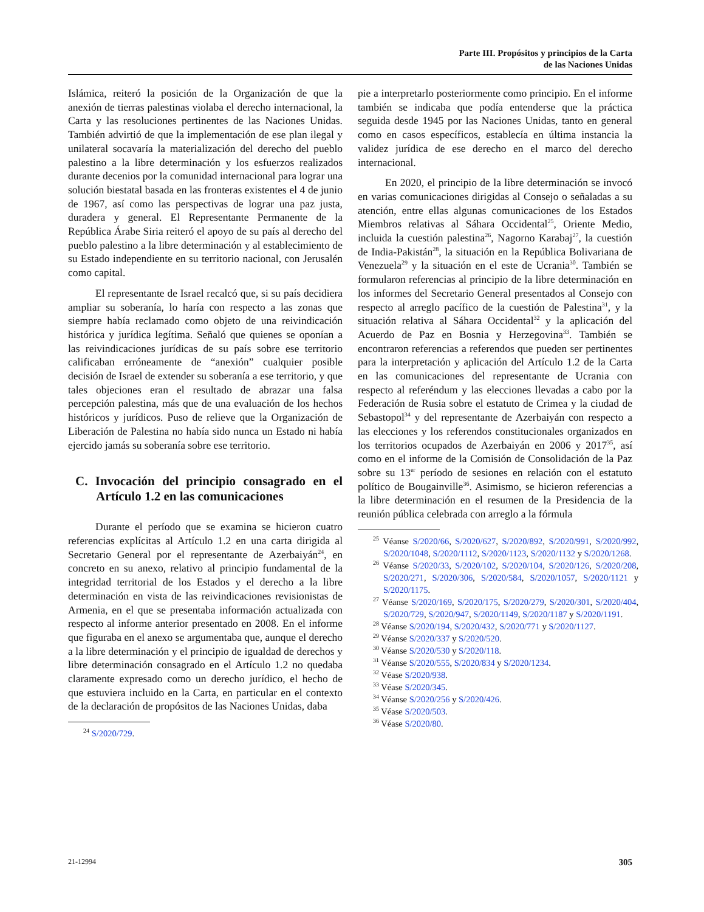Parte III. Propósitos y principios de la Carta
de las Naciones Unidas
Islámica, reiteró la posición de la Organización de que la anexión de tierras palestinas violaba el derecho internacional, la Carta y las resoluciones pertinentes de las Naciones Unidas. También advirtió de que la implementación de ese plan ilegal y unilateral socavaría la materialización del derecho del pueblo palestino a la libre determinación y los esfuerzos realizados durante decenios por la comunidad internacional para lograr una solución biestatal basada en las fronteras existentes el 4 de junio de 1967, así como las perspectivas de lograr una paz justa, duradera y general. El Representante Permanente de la República Árabe Siria reiteró el apoyo de su país al derecho del pueblo palestino a la libre determinación y al establecimiento de su Estado independiente en su territorio nacional, con Jerusalén como capital.
El representante de Israel recalcó que, si su país decidiera ampliar su soberanía, lo haría con respecto a las zonas que siempre había reclamado como objeto de una reivindicación histórica y jurídica legítima. Señaló que quienes se oponían a las reivindicaciones jurídicas de su país sobre ese territorio calificaban erróneamente de “anexión” cualquier posible decisión de Israel de extender su soberanía a ese territorio, y que tales objeciones eran el resultado de abrazar una falsa percepción palestina, más que de una evaluación de los hechos históricos y jurídicos. Puso de relieve que la Organización de Liberación de Palestina no había sido nunca un Estado ni había ejercido jamás su soberanía sobre ese territorio.
C. Invocación del principio consagrado en el Artículo 1.2 en las comunicaciones
Durante el período que se examina se hicieron cuatro referencias explícitas al Artículo 1.2 en una carta dirigida al Secretario General por el representante de Azerbaiyán<sup>24</sup>, en concreto en su anexo, relativo al principio fundamental de la integridad territorial de los Estados y el derecho a la libre determinación en vista de las reivindicaciones revisionistas de Armenia, en el que se presentaba información actualizada con respecto al informe anterior presentado en 2008. En el informe que figuraba en el anexo se argumentaba que, aunque el derecho a la libre determinación y el principio de igualdad de derechos y libre determinación consagrado en el Artículo 1.2 no quedaba claramente expresado como un derecho jurídico, el hecho de que estuviera incluido en la Carta, en particular en el contexto de la declaración de propósitos de las Naciones Unidas, daba
<sup>24</sup> S/2020/729.
pie a interpretarlo posteriormente como principio. En el informe también se indicaba que podía entenderse que la práctica seguida desde 1945 por las Naciones Unidas, tanto en general como en casos específicos, establecía en última instancia la validez jurídica de ese derecho en el marco del derecho internacional.
En 2020, el principio de la libre determinación se invocó en varias comunicaciones dirigidas al Consejo o señaladas a su atención, entre ellas algunas comunicaciones de los Estados Miembros relativas al Sáhara Occidental<sup>25</sup>, Oriente Medio, incluida la cuestión palestina<sup>26</sup>, Nagorno Karabaj<sup>27</sup>, la cuestión de India-Pakistán<sup>28</sup>, la situación en la República Bolivariana de Venezuela<sup>29</sup> y la situación en el este de Ucrania<sup>30</sup>. También se formularon referencias al principio de la libre determinación en los informes del Secretario General presentados al Consejo con respecto al arreglo pacífico de la cuestión de Palestina<sup>31</sup>, y la situación relativa al Sáhara Occidental<sup>32</sup> y la aplicación del Acuerdo de Paz en Bosnia y Herzegovina<sup>33</sup>. También se encontraron referencias a referendos que pueden ser pertinentes para la interpretación y aplicación del Artículo 1.2 de la Carta en las comunicaciones del representante de Ucrania con respecto al referéndum y las elecciones llevadas a cabo por la Federación de Rusia sobre el estatuto de Crimea y la ciudad de Sebastopol<sup>34</sup> y del representante de Azerbaiyán con respecto a las elecciones y los referendos constitucionales organizados en los territorios ocupados de Azerbaiyán en 2006 y 2017<sup>35</sup>, así como en el informe de la Comisión de Consolidación de la Paz sobre su 13<sup>er</sup> período de sesiones en relación con el estatuto político de Bougainville<sup>36</sup>. Asimismo, se hicieron referencias a la libre determinación en el resumen de la Presidencia de la reunión pública celebrada con arreglo a la fórmula
<sup>25</sup> Véanse S/2020/66, S/2020/627, S/2020/892, S/2020/991, S/2020/992, S/2020/1048, S/2020/1112, S/2020/1123, S/2020/1132 y S/2020/1268.
<sup>26</sup> Véanse S/2020/33, S/2020/102, S/2020/104, S/2020/126, S/2020/208, S/2020/271, S/2020/306, S/2020/584, S/2020/1057, S/2020/1121 y S/2020/1175.
<sup>27</sup> Véanse S/2020/169, S/2020/175, S/2020/279, S/2020/301, S/2020/404, S/2020/729, S/2020/947, S/2020/1149, S/2020/1187 y S/2020/1191.
<sup>28</sup> Véanse S/2020/194, S/2020/432, S/2020/771 y S/2020/1127.
<sup>29</sup> Véanse S/2020/337 y S/2020/520.
<sup>30</sup> Véanse S/2020/530 y S/2020/118.
<sup>31</sup> Véanse S/2020/555, S/2020/834 y S/2020/1234.
<sup>32</sup> Véase S/2020/938.
<sup>33</sup> Véase S/2020/345.
<sup>34</sup> Véanse S/2020/256 y S/2020/426.
<sup>35</sup> Véase S/2020/503.
<sup>36</sup> Véase S/2020/80.
21-12994 305